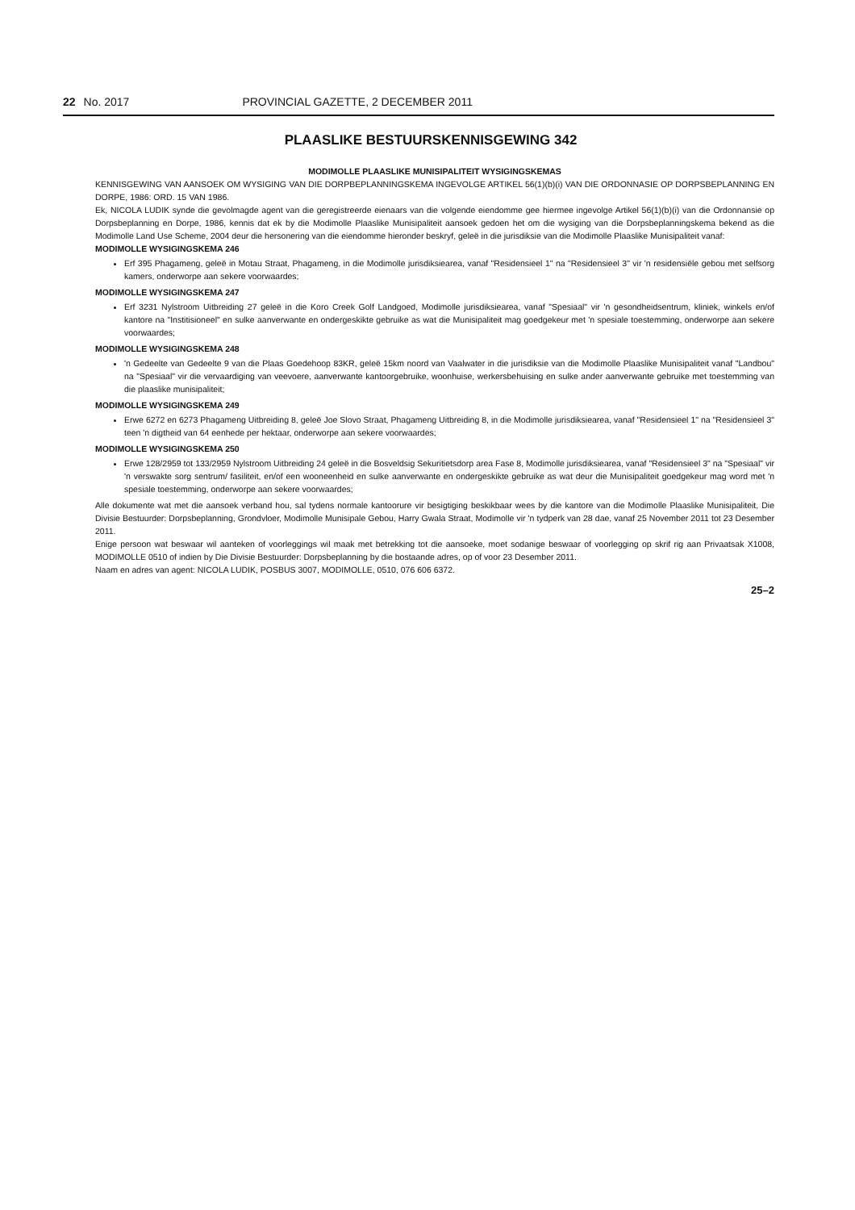22 No. 2017 PROVINCIAL GAZETTE, 2 DECEMBER 2011
PLAASLIKE BESTUURSKENNISGEWING 342
MODIMOLLE PLAASLIKE MUNISIPALITEIT WYSIGINGSKEMAS
KENNISGEWING VAN AANSOEK OM WYSIGING VAN DIE DORPBEPLANNINGSKEMA INGEVOLGE ARTIKEL 56(1)(b)(i) VAN DIE ORDONNASIE OP DORPSBEPLANNING EN DORPE, 1986: ORD. 15 VAN 1986.
Ek, NICOLA LUDIK synde die gevolmagde agent van die geregistreerde eienaars van die volgende eiendomme gee hiermee ingevolge Artikel 56(1)(b)(i) van die Ordonnansie op Dorpsbeplanning en Dorpe, 1986, kennis dat ek by die Modimolle Plaaslike Munisipaliteit aansoek gedoen het om die wysiging van die Dorpsbeplanningskema bekend as die Modimolle Land Use Scheme, 2004 deur die hersonering van die eiendomme hieronder beskryf, geleë in die jurisdiksie van die Modimolle Plaaslike Munisipaliteit vanaf:
MODIMOLLE WYSIGINGSKEMA 246
Erf 395 Phagameng, geleë in Motau Straat, Phagameng, in die Modimolle jurisdiksiearea, vanaf "Residensieel 1" na "Residensieel 3" vir 'n residensiële gebou met selfsorg kamers, onderworpe aan sekere voorwaardes;
MODIMOLLE WYSIGINGSKEMA 247
Erf 3231 Nylstroom Uitbreiding 27 geleë in die Koro Creek Golf Landgoed, Modimolle jurisdiksiearea, vanaf "Spesiaal" vir 'n gesondheidsentrum, kliniek, winkels en/of kantore na "Institisioneel" en sulke aanverwante en ondergeskikte gebruike as wat die Munisipaliteit mag goedgekeur met 'n spesiale toestemming, onderworpe aan sekere voorwaardes;
MODIMOLLE WYSIGINGSKEMA 248
'n Gedeelte van Gedeelte 9 van die Plaas Goedehoop 83KR, geleë 15km noord van Vaalwater in die jurisdiksie van die Modimolle Plaaslike Munisipaliteit vanaf "Landbou" na "Spesiaal" vir die vervaardiging van veevoere, aanverwante kantoorgebruike, woonhuise, werkersbehuising en sulke ander aanverwante gebruike met toestemming van die plaaslike munisipaliteit;
MODIMOLLE WYSIGINGSKEMA 249
Erwe 6272 en 6273 Phagameng Uitbreiding 8, geleë Joe Slovo Straat, Phagameng Uitbreiding 8, in die Modimolle jurisdiksiearea, vanaf "Residensieel 1" na "Residensieel 3" teen 'n digtheid van 64 eenhede per hektaar, onderworpe aan sekere voorwaardes;
MODIMOLLE WYSIGINGSKEMA 250
Erwe 128/2959 tot 133/2959 Nylstroom Uitbreiding 24 geleë in die Bosveldsig Sekuritietsdorp area Fase 8, Modimolle jurisdiksiearea, vanaf "Residensieel 3" na "Spesiaal" vir 'n verswakte sorg sentrum/ fasiliteit, en/of een wooneenheid en sulke aanverwante en ondergeskikte gebruike as wat deur die Munisipaliteit goedgekeur mag word met 'n spesiale toestemming, onderworpe aan sekere voorwaardes;
Alle dokumente wat met die aansoek verband hou, sal tydens normale kantoorure vir besigtiging beskikbaar wees by die kantore van die Modimolle Plaaslike Munisipaliteit, Die Divisie Bestuurder: Dorpsbeplanning, Grondvloer, Modimolle Munisipale Gebou, Harry Gwala Straat, Modimolle vir 'n tydperk van 28 dae, vanaf 25 November 2011 tot 23 Desember 2011.
Enige persoon wat beswaar wil aanteken of voorleggings wil maak met betrekking tot die aansoeke, moet sodanige beswaar of voorlegging op skrif rig aan Privaatsak X1008, MODIMOLLE 0510 of indien by Die Divisie Bestuurder: Dorpsbeplanning by die bostaande adres, op of voor 23 Desember 2011.
Naam en adres van agent: NICOLA LUDIK, POSBUS 3007, MODIMOLLE, 0510, 076 606 6372.
25–2